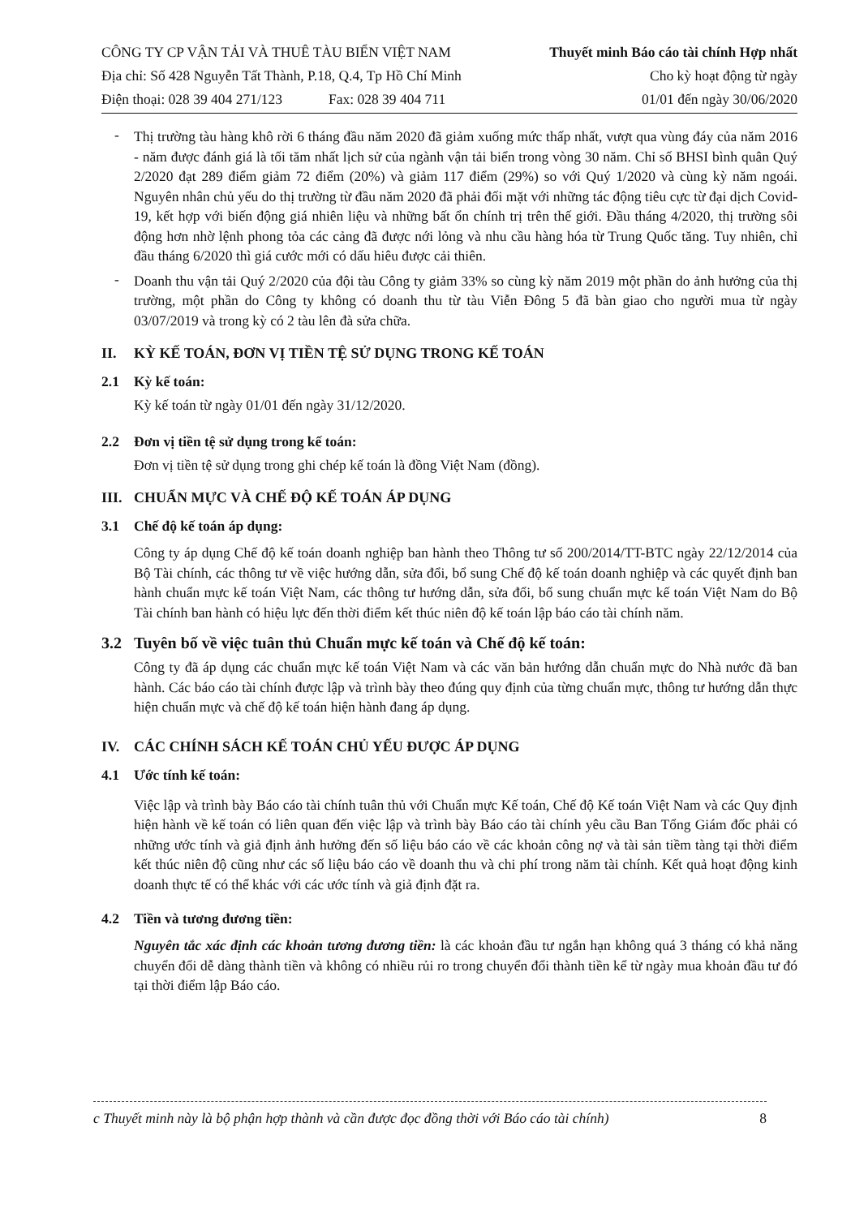CÔNG TY CP VẬN TẢI VÀ THUÊ TÀU BIỂN VIỆT NAM
Địa chỉ: Số 428 Nguyễn Tất Thành, P.18, Q.4, Tp Hồ Chí Minh
Điện thoại: 028 39 404 271/123 Fax: 028 39 404 711
Thuyết minh Báo cáo tài chính Hợp nhất
Cho kỳ hoạt động từ ngày
01/01 đến ngày 30/06/2020
-
Thị trường tàu hàng khô rời 6 tháng đầu năm 2020 đã giảm xuống mức thấp nhất, vượt qua vùng đáy của năm 2016 - năm được đánh giá là tối tăm nhất lịch sử của ngành vận tải biển trong vòng 30 năm. Chỉ số BHSI bình quân Quý 2/2020 đạt 289 điểm giảm 72 điểm (20%) và giảm 117 điểm (29%) so với Quý 1/2020 và cùng kỳ năm ngoái. Nguyên nhân chủ yếu do thị trường từ đầu năm 2020 đã phải đối mặt với những tác động tiêu cực từ đại dịch Covid-19, kết hợp với biến động giá nhiên liệu và những bất ổn chính trị trên thế giới. Đầu tháng 4/2020, thị trường sôi động hơn nhờ lệnh phong tỏa các cảng đã được nới lỏng và nhu cầu hàng hóa từ Trung Quốc tăng. Tuy nhiên, chỉ đầu tháng 6/2020 thì giá cước mới có dấu hiêu được cải thiên.
-
Doanh thu vận tải Quý 2/2020 của đội tàu Công ty giảm 33% so cùng kỳ năm 2019 một phần do ảnh hưởng của thị trường, một phần do Công ty không có doanh thu từ tàu Viễn Đông 5 đã bàn giao cho người mua từ ngày 03/07/2019 và trong kỳ có 2 tàu lên đà sửa chữa.
II. KỲ KẾ TOÁN, ĐƠN VỊ TIỀN TỆ SỬ DỤNG TRONG KẾ TOÁN
2.1 Kỳ kế toán:
Kỳ kế toán từ ngày 01/01 đến ngày 31/12/2020.
2.2 Đơn vị tiền tệ sử dụng trong kế toán:
Đơn vị tiền tệ sử dụng trong ghi chép kế toán là đồng Việt Nam (đồng).
III. CHUẨN MỰC VÀ CHẾ ĐỘ KẾ TOÁN ÁP DỤNG
3.1 Chế độ kế toán áp dụng:
Công ty áp dụng Chế độ kế toán doanh nghiệp ban hành theo Thông tư số 200/2014/TT-BTC ngày 22/12/2014 của Bộ Tài chính, các thông tư về việc hướng dẫn, sửa đổi, bổ sung Chế độ kế toán doanh nghiệp và các quyết định ban hành chuẩn mực kế toán Việt Nam, các thông tư hướng dẫn, sửa đổi, bổ sung chuẩn mực kế toán Việt Nam do Bộ Tài chính ban hành có hiệu lực đến thời điểm kết thúc niên độ kế toán lập báo cáo tài chính năm.
3.2 Tuyên bố về việc tuân thủ Chuẩn mực kế toán và Chế độ kế toán:
Công ty đã áp dụng các chuẩn mực kế toán Việt Nam và các văn bản hướng dẫn chuẩn mực do Nhà nước đã ban hành. Các báo cáo tài chính được lập và trình bày theo đúng quy định của từng chuẩn mực, thông tư hướng dẫn thực hiện chuẩn mực và chế độ kế toán hiện hành đang áp dụng.
IV. CÁC CHÍNH SÁCH KẾ TOÁN CHỦ YẾU ĐƯỢC ÁP DỤNG
4.1 Ước tính kế toán:
Việc lập và trình bày Báo cáo tài chính tuân thủ với Chuẩn mực Kế toán, Chế độ Kế toán Việt Nam và các Quy định hiện hành về kế toán có liên quan đến việc lập và trình bày Báo cáo tài chính yêu cầu Ban Tổng Giám đốc phải có những ước tính và giả định ảnh hưởng đến số liệu báo cáo về các khoản công nợ và tài sản tiềm tàng tại thời điểm kết thúc niên độ cũng như các số liệu báo cáo về doanh thu và chi phí trong năm tài chính. Kết quả hoạt động kinh doanh thực tế có thể khác với các ước tính và giả định đặt ra.
4.2 Tiền và tương đương tiền:
Nguyên tắc xác định các khoản tương đương tiền: là các khoản đầu tư ngắn hạn không quá 3 tháng có khả năng chuyển đổi dễ dàng thành tiền và không có nhiều rủi ro trong chuyển đổi thành tiền kể từ ngày mua khoản đầu tư đó tại thời điểm lập Báo cáo.
c Thuyết minh này là bộ phận hợp thành và cần được đọc đồng thời với Báo cáo tài chính) 8